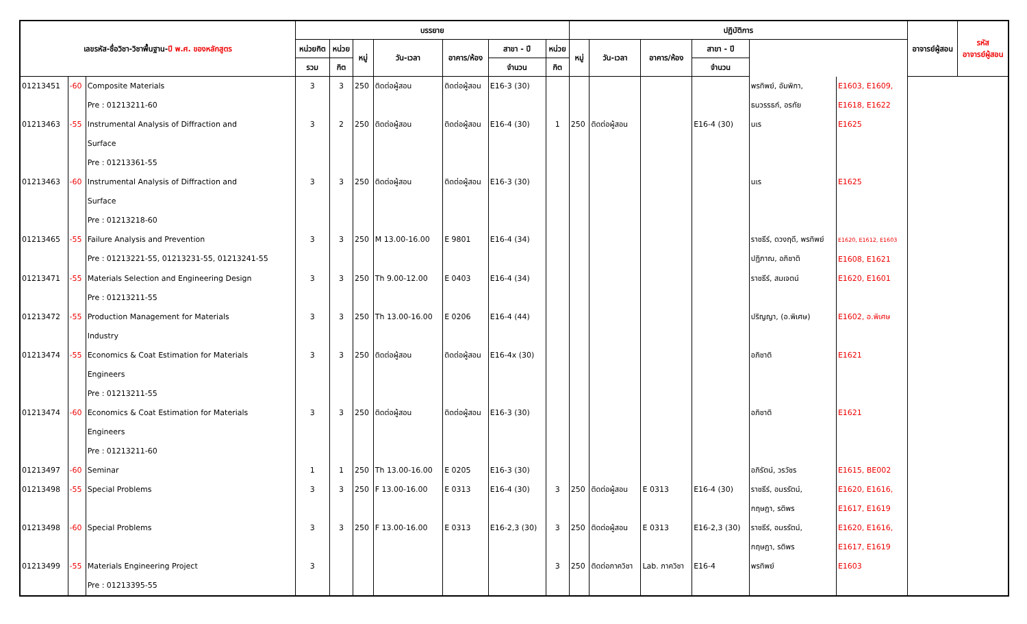| เลขรหัส-ชื่อวิชา-วิชาพื้นฐาน- ปี พ.ศ. ของหลักสูตร | | | บรรยาย | | | | | | | ปฏิบัติการ | | | | | | อาจารย์ผู้สอน | รหัส อาจารย์ผู้สอน |
| --- | --- | --- | --- | --- | --- | --- | --- | --- | --- | --- | --- | --- | --- | --- | --- | --- | --- |
| | | | หน่วยกิต | หน่วย | หมู่ | วัน-เวลา | อาคาร/ห้อง | สาขา - ปี | หน่วย | หมู่ | วัน-เวลา | อาคาร/ห้อง | สาขา - ปี | | | | |
| | | | รวม | กิต | | | | จำนวน | กิต | | | | จำนวน | | | | |
| 01213451 | -60 | Composite Materials Pre : 01213211-60 | 3 | 3 | 250 | ติดต่อผู้สอน | ติดต่อผู้สอน | E16-3 (30) | | | | | | พรทิพย์, อัมพิกา, ธนวรรธก์, อรทัย | E1603, E1609, E1618, E1622 | | |
| 01213463 | -55 | Instrumental Analysis of Diffraction and Surface Pre : 01213361-55 | 3 | 2 | 250 | ติดต่อผู้สอน | ติดต่อผู้สอน | E16-4 (30) | 1 | 250 | ติดต่อผู้สอน | | E16-4 (30) | นเร | E1625 | | |
| 01213463 | -60 | Instrumental Analysis of Diffraction and Surface Pre : 01213218-60 | 3 | 3 | 250 | ติดต่อผู้สอน | ติดต่อผู้สอน | E16-3 (30) | | | | | | นเร | E1625 | | |
| 01213465 | -55 | Failure Analysis and Prevention Pre : 01213221-55, 01213231-55, 01213241-55 | 3 | 3 | 250 | M 13.00-16.00 | E 9801 | E16-4 (34) | | | | | | ราชธีร์, ดวงฤดี, พรทิพย์ ปฏิภาณ, อภิชาติ | E1620, E1612, E1603 E1608, E1621 | | |
| 01213471 | -55 | Materials Selection and Engineering Design Pre : 01213211-55 | 3 | 3 | 250 | Th 9.00-12.00 | E 0403 | E16-4 (34) | | | | | | ราชธีร์, สมเจตน์ | E1620, E1601 | | |
| 01213472 | -55 | Production Management for Materials Industry | 3 | 3 | 250 | Th 13.00-16.00 | E 0206 | E16-4 (44) | | | | | | ปริญญา, (อ.พิเศษ) | E1602, อ.พิเศษ | | |
| 01213474 | -55 | Economics & Coat Estimation for Materials Engineers Pre : 01213211-55 | 3 | 3 | 250 | ติดต่อผู้สอน | ติดต่อผู้สอน | E16-4x (30) | | | | | | อภิชาติ | E1621 | | |
| 01213474 | -60 | Economics & Coat Estimation for Materials Engineers Pre : 01213211-60 | 3 | 3 | 250 | ติดต่อผู้สอน | ติดต่อผู้สอน | E16-3 (30) | | | | | | อภิชาติ | E1621 | | |
| 01213497 | -60 | Seminar | 1 | 1 | 250 | Th 13.00-16.00 | E 0205 | E16-3 (30) | | | | | | อภิรัตน์, วรวัชร | E1615, BE002 | | |
| 01213498 | -55 | Special Problems | 3 | 3 | 250 | F 13.00-16.00 | E 0313 | E16-4 (30) | 3 | 250 | ติดต่อผู้สอน | E 0313 | E16-4 (30) | ราชธีร์, อมรรัตน์, กฤษฎา, รติพร | E1620, E1616, E1617, E1619 | | |
| 01213498 | -60 | Special Problems | 3 | 3 | 250 | F 13.00-16.00 | E 0313 | E16-2,3 (30) | 3 | 250 | ติดต่อผู้สอน | E 0313 | E16-2,3 (30) | ราชธีร์, อมรรัตน์, กฤษฎา, รติพร | E1620, E1616, E1617, E1619 | | |
| 01213499 | -55 | Materials Engineering Project Pre : 01213395-55 | 3 | | | | | | 3 | 250 | ติดต่อภาควิชา | Lab. ภาควิชา | E16-4 | พรทิพย์ | E1603 | | |